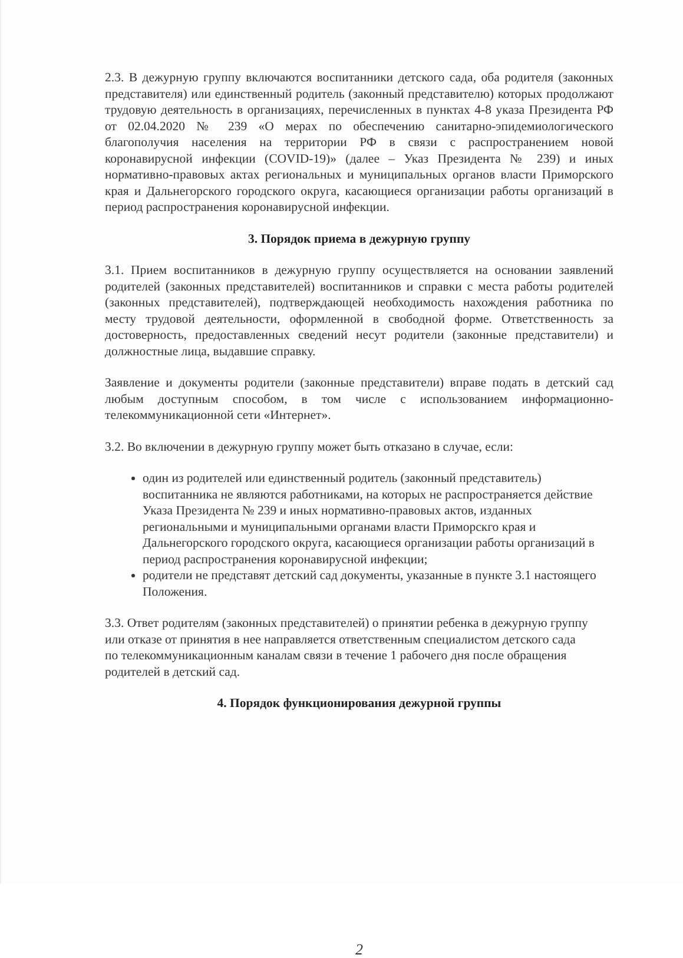2.3. В дежурную группу включаются воспитанники детского сада, оба родителя (законных представителя) или единственный родитель (законный представителю) которых продолжают трудовую деятельность в организациях, перечисленных в пунктах 4-8 указа Президента РФ от 02.04.2020 № 239 «О мерах по обеспечению санитарно-эпидемиологического благополучия населения на территории РФ в связи с распространением новой коронавирусной инфекции (COVID-19)» (далее – Указ Президента № 239) и иных нормативно-правовых актах региональных и муниципальных органов власти Приморского края и Дальнегорского городского округа, касающиеся организации работы организаций в период распространения коронавирусной инфекции.
3. Порядок приема в дежурную группу
3.1. Прием воспитанников в дежурную группу осуществляется на основании заявлений родителей (законных представителей) воспитанников и справки с места работы родителей (законных представителей), подтверждающей необходимость нахождения работника по месту трудовой деятельности, оформленной в свободной форме. Ответственность за достоверность, предоставленных сведений несут родители (законные представители) и должностные лица, выдавшие справку.
Заявление и документы родители (законные представители) вправе подать в детский сад любым доступным способом, в том числе с использованием информационно-телекоммуникационной сети «Интернет».
3.2. Во включении в дежурную группу может быть отказано в случае, если:
один из родителей или единственный родитель (законный представитель) воспитанника не являются работниками, на которых не распространяется действие Указа Президента № 239 и иных нормативно-правовых актов, изданных региональными и муниципальными органами власти Приморскго края и Дальнегорского городского округа, касающиеся организации работы организаций в период распространения коронавирусной инфекции;
родители не представят детский сад документы, указанные в пункте 3.1 настоящего Положения.
3.3. Ответ родителям (законных представителей) о принятии ребенка в дежурную группу или отказе от принятия в нее направляется ответственным специалистом детского сада по телекоммуникационным каналам связи в течение 1 рабочего дня после обращения родителей в детский сад.
4. Порядок функционирования дежурной группы
2